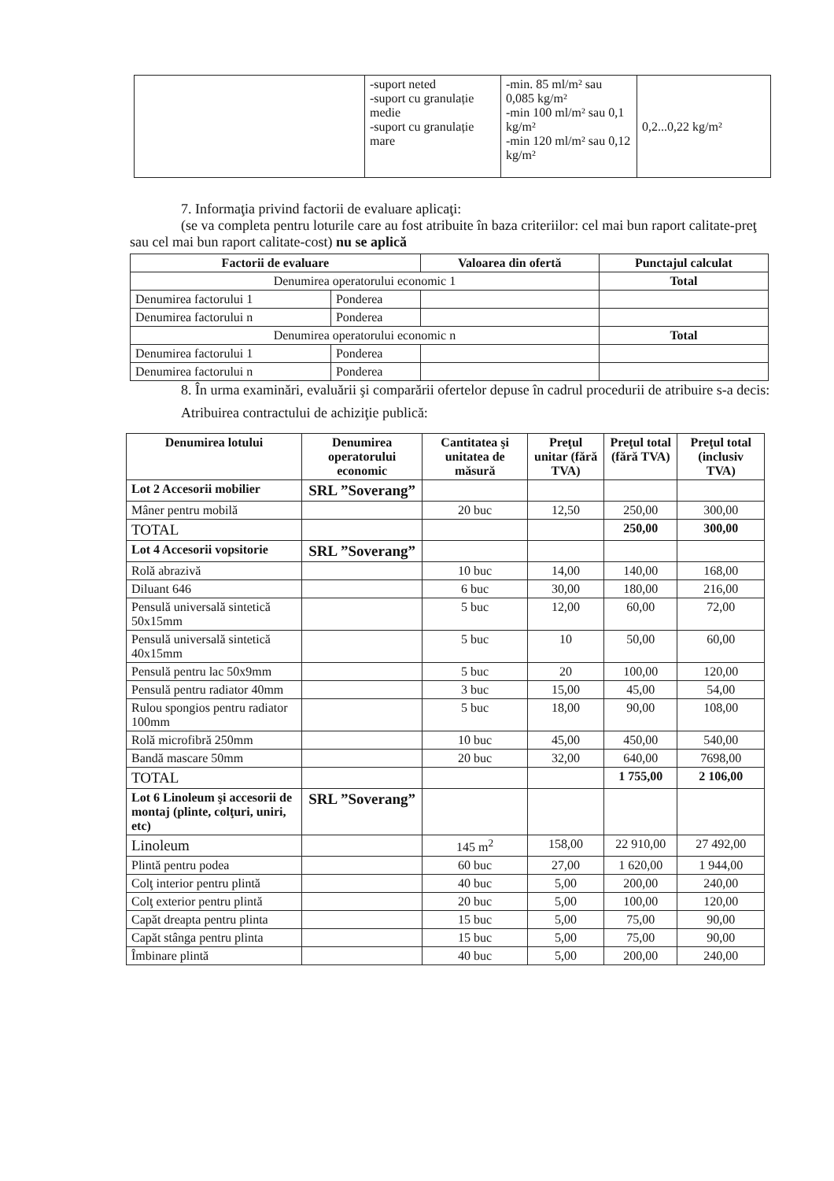| | -suport neted -suport cu granulație medie -suport cu granulație mare | -min. 85 ml/m² sau 0,085 kg/m² -min 100 ml/m² sau 0,1 kg/m² -min 120 ml/m² sau 0,12 kg/m² | 0,2...0,22 kg/m² |
7. Informaţia privind factorii de evaluare aplicaţi:
(se va completa pentru loturile care au fost atribuite în baza criteriilor: cel mai bun raport calitate-preţ sau cel mai bun raport calitate-cost) nu se aplică
| Factorii de evaluare | | Valoarea din ofertă | Punctajul calculat |
| --- | --- | --- | --- |
| Denumirea operatorului economic 1 | | | Total |
| Denumirea factorului 1 | Ponderea | | |
| Denumirea factorului n | Ponderea | | |
| Denumirea operatorului economic n | | | Total |
| Denumirea factorului 1 | Ponderea | | |
| Denumirea factorului n | Ponderea | | |
8. În urma examinări, evaluării şi comparării ofertelor depuse în cadrul procedurii de atribuire s-a decis:
Atribuirea contractului de achiziţie publică:
| Denumirea lotului | Denumirea operatorului economic | Cantitatea şi unitatea de măsură | Preţul unitar (fără TVA) | Preţul total (fără TVA) | Preţul total (inclusiv TVA) |
| --- | --- | --- | --- | --- | --- |
| Lot 2 Accesorii mobilier | SRL ”Soverang” | | | | |
| Mâner pentru mobilă | | 20 buc | 12,50 | 250,00 | 300,00 |
| TOTAL | | | | 250,00 | 300,00 |
| Lot 4 Accesorii vopsitorie | SRL ”Soverang” | | | | |
| Rolă abrazivă | | 10 buc | 14,00 | 140,00 | 168,00 |
| Diluant 646 | | 6 buc | 30,00 | 180,00 | 216,00 |
| Pensulă universală sintetică 50x15mm | | 5 buc | 12,00 | 60,00 | 72,00 |
| Pensulă universală sintetică 40x15mm | | 5 buc | 10 | 50,00 | 60,00 |
| Pensulă pentru lac 50x9mm | | 5 buc | 20 | 100,00 | 120,00 |
| Pensulă pentru radiator 40mm | | 3 buc | 15,00 | 45,00 | 54,00 |
| Rulou spongios pentru radiator 100mm | | 5 buc | 18,00 | 90,00 | 108,00 |
| Rolă microfibră 250mm | | 10 buc | 45,00 | 450,00 | 540,00 |
| Bandă mascare 50mm | | 20 buc | 32,00 | 640,00 | 7698,00 |
| TOTAL | | | | 1 755,00 | 2 106,00 |
| Lot 6 Linoleum şi accesorii de montaj (plinte, colţuri, uniri, etc) | SRL ”Soverang” | | | | |
| Linoleum | | 145 m<sup>2</sup> | 158,00 | 22 910,00 | 27 492,00 |
| Plintă pentru podea | | 60 buc | 27,00 | 1 620,00 | 1 944,00 |
| Colţ interior pentru plintă | | 40 buc | 5,00 | 200,00 | 240,00 |
| Colţ exterior pentru plintă | | 20 buc | 5,00 | 100,00 | 120,00 |
| Capăt dreapta pentru plinta | | 15 buc | 5,00 | 75,00 | 90,00 |
| Capăt stânga pentru plinta | | 15 buc | 5,00 | 75,00 | 90,00 |
| Îmbinare plintă | | 40 buc | 5,00 | 200,00 | 240,00 |